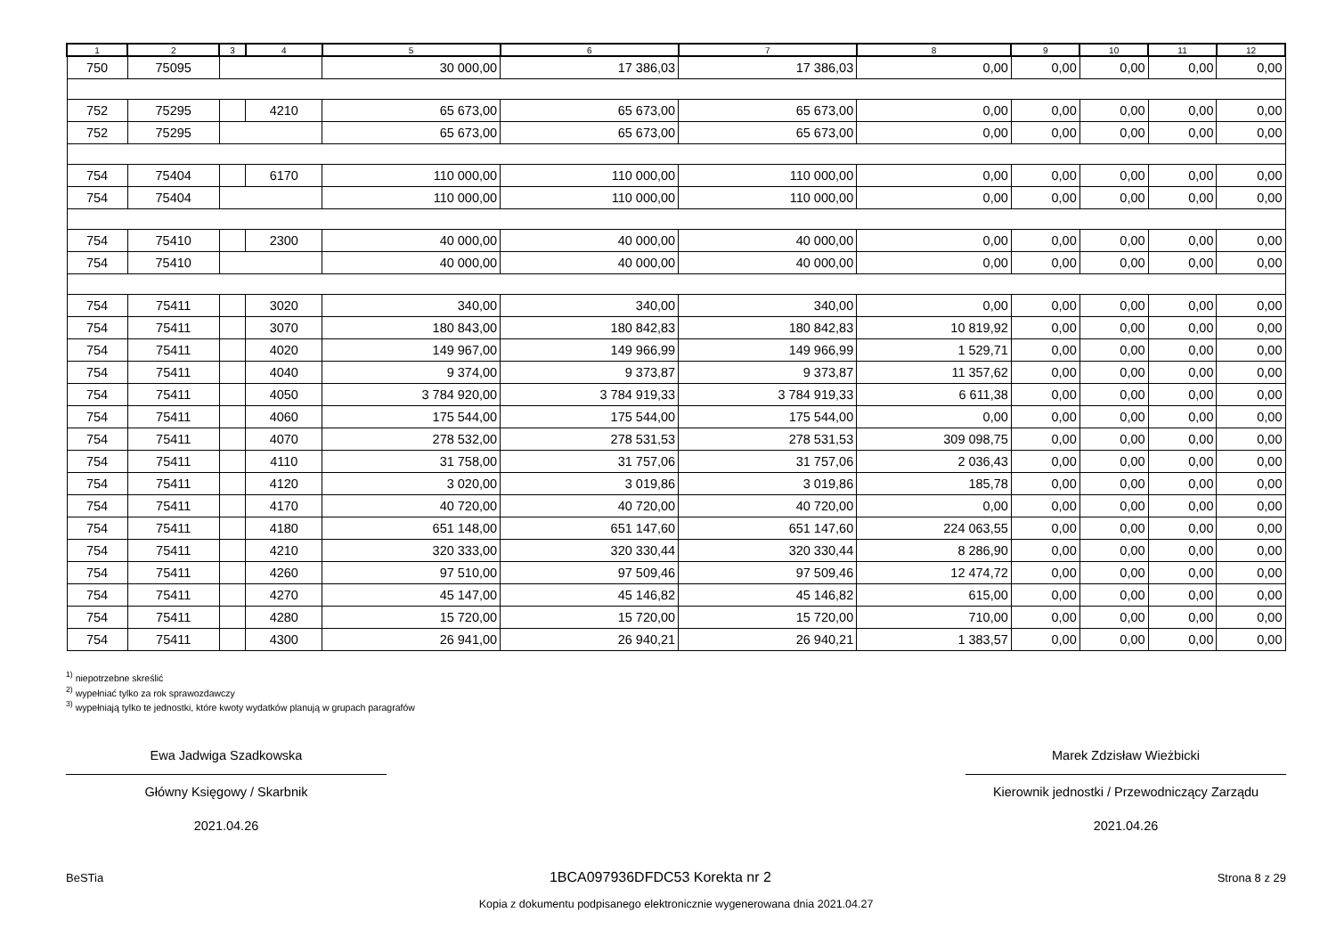| 1 | 2 | 3 | 4 | 5 | 6 | 7 | 8 | 9 | 10 | 11 | 12 |
| --- | --- | --- | --- | --- | --- | --- | --- | --- | --- | --- | --- |
| 750 | 75095 | | | 30 000,00 | 17 386,03 | 17 386,03 | 0,00 | 0,00 | 0,00 | 0,00 | 0,00 |
| 752 | 75295 | | 4210 | 65 673,00 | 65 673,00 | 65 673,00 | 0,00 | 0,00 | 0,00 | 0,00 | 0,00 |
| 752 | 75295 | | | 65 673,00 | 65 673,00 | 65 673,00 | 0,00 | 0,00 | 0,00 | 0,00 | 0,00 |
| 754 | 75404 | | 6170 | 110 000,00 | 110 000,00 | 110 000,00 | 0,00 | 0,00 | 0,00 | 0,00 | 0,00 |
| 754 | 75404 | | | 110 000,00 | 110 000,00 | 110 000,00 | 0,00 | 0,00 | 0,00 | 0,00 | 0,00 |
| 754 | 75410 | | 2300 | 40 000,00 | 40 000,00 | 40 000,00 | 0,00 | 0,00 | 0,00 | 0,00 | 0,00 |
| 754 | 75410 | | | 40 000,00 | 40 000,00 | 40 000,00 | 0,00 | 0,00 | 0,00 | 0,00 | 0,00 |
| 754 | 75411 | | 3020 | 340,00 | 340,00 | 340,00 | 0,00 | 0,00 | 0,00 | 0,00 | 0,00 |
| 754 | 75411 | | 3070 | 180 843,00 | 180 842,83 | 180 842,83 | 10 819,92 | 0,00 | 0,00 | 0,00 | 0,00 |
| 754 | 75411 | | 4020 | 149 967,00 | 149 966,99 | 149 966,99 | 1 529,71 | 0,00 | 0,00 | 0,00 | 0,00 |
| 754 | 75411 | | 4040 | 9 374,00 | 9 373,87 | 9 373,87 | 11 357,62 | 0,00 | 0,00 | 0,00 | 0,00 |
| 754 | 75411 | | 4050 | 3 784 920,00 | 3 784 919,33 | 3 784 919,33 | 6 611,38 | 0,00 | 0,00 | 0,00 | 0,00 |
| 754 | 75411 | | 4060 | 175 544,00 | 175 544,00 | 175 544,00 | 0,00 | 0,00 | 0,00 | 0,00 | 0,00 |
| 754 | 75411 | | 4070 | 278 532,00 | 278 531,53 | 278 531,53 | 309 098,75 | 0,00 | 0,00 | 0,00 | 0,00 |
| 754 | 75411 | | 4110 | 31 758,00 | 31 757,06 | 31 757,06 | 2 036,43 | 0,00 | 0,00 | 0,00 | 0,00 |
| 754 | 75411 | | 4120 | 3 020,00 | 3 019,86 | 3 019,86 | 185,78 | 0,00 | 0,00 | 0,00 | 0,00 |
| 754 | 75411 | | 4170 | 40 720,00 | 40 720,00 | 40 720,00 | 0,00 | 0,00 | 0,00 | 0,00 | 0,00 |
| 754 | 75411 | | 4180 | 651 148,00 | 651 147,60 | 651 147,60 | 224 063,55 | 0,00 | 0,00 | 0,00 | 0,00 |
| 754 | 75411 | | 4210 | 320 333,00 | 320 330,44 | 320 330,44 | 8 286,90 | 0,00 | 0,00 | 0,00 | 0,00 |
| 754 | 75411 | | 4260 | 97 510,00 | 97 509,46 | 97 509,46 | 12 474,72 | 0,00 | 0,00 | 0,00 | 0,00 |
| 754 | 75411 | | 4270 | 45 147,00 | 45 146,82 | 45 146,82 | 615,00 | 0,00 | 0,00 | 0,00 | 0,00 |
| 754 | 75411 | | 4280 | 15 720,00 | 15 720,00 | 15 720,00 | 710,00 | 0,00 | 0,00 | 0,00 | 0,00 |
| 754 | 75411 | | 4300 | 26 941,00 | 26 940,21 | 26 940,21 | 1 383,57 | 0,00 | 0,00 | 0,00 | 0,00 |
<sup>1)</sup> niepotrzebne skreślić
<sup>2)</sup> wypełniać tylko za rok sprawozdawczy
<sup>3)</sup> wypełniają tylko te jednostki, które kwoty wydatków planują w grupach paragrafów
Ewa Jadwiga Szadkowska
Główny Księgowy / Skarbnik
2021.04.26
Marek Zdzisław Wieżbicki
Kierownik jednostki / Przewodniczący Zarządu
2021.04.26
BeSTia 1BCA097936DFDC53 Korekta nr 2 Strona 8 z 29
Kopia z dokumentu podpisanego elektronicznie wygenerowana dnia 2021.04.27